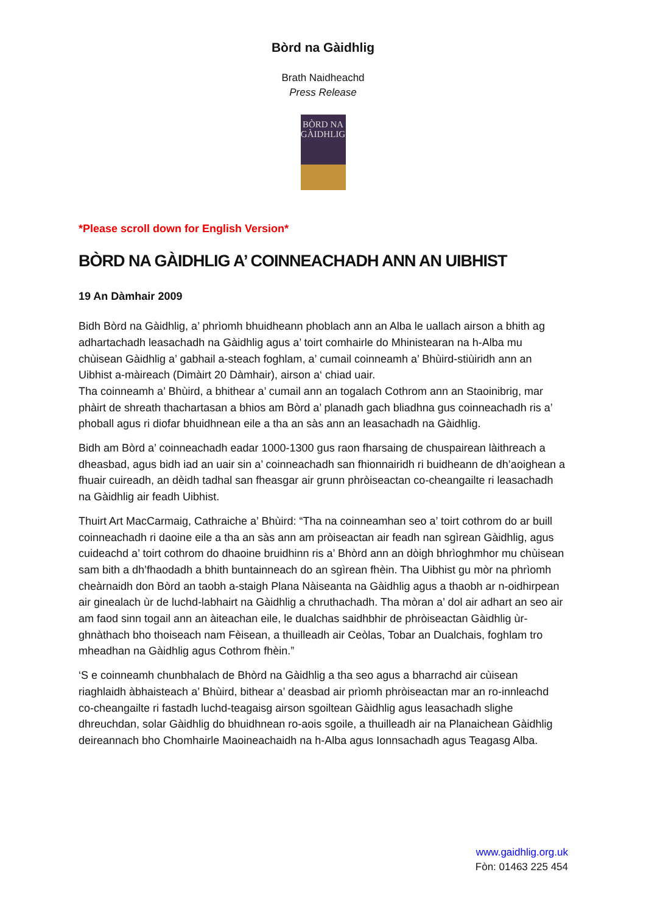Bòrd na Gàidhlig
Brath Naidheachd
Press Release
BÒRD NA
GÀIDHLIG
*Please scroll down for English Version*
BÒRD NA GÀIDHLIG A’ COINNEACHADH ANN AN UIBHIST
19 An Dàmhair 2009
Bidh Bòrd na Gàidhlig, a’ phrìomh bhuidheann phoblach ann an Alba le uallach airson a bhith ag adhartachadh leasachadh na Gàidhlig agus a’ toirt comhairle do Mhinistearan na h-Alba mu chùisean Gàidhlig a’ gabhail a-steach foghlam, a’ cumail coinneamh a’ Bhùird-stiùiridh ann an Uibhist a-màireach (Dimàirt 20 Dàmhair), airson a‘ chiad uair.
Tha coinneamh a’ Bhùird, a bhithear a’ cumail ann an togalach Cothrom ann an Staoinibrig, mar phàirt de shreath thachartasan a bhios am Bòrd a’ planadh gach bliadhna gus coinneachadh ris a’ phoball agus ri diofar bhuidhnean eile a tha an sàs ann an leasachadh na Gàidhlig.
Bidh am Bòrd a’ coinneachadh eadar 1000-1300 gus raon fharsaing de chuspairean làithreach a dheasbad, agus bidh iad an uair sin a’ coinneachadh san fhionnairidh ri buidheann de dh’aoighean a fhuair cuireadh, an dèidh tadhal san fheasgar air grunn phròiseactan co-cheangailte ri leasachadh na Gàidhlig air feadh Uibhist.
Thuirt Art MacCarmaig, Cathraiche a’ Bhùird: “Tha na coinneamhan seo a’ toirt cothrom do ar buill coinneachadh ri daoine eile a tha an sàs ann am pròiseactan air feadh nan sgìrean Gàidhlig, agus cuideachd a’ toirt cothrom do dhaoine bruidhinn ris a’ Bhòrd ann an dòigh bhrìoghmhor mu chùisean sam bith a dh’fhaodadh a bhith buntainneach do an sgìrean fhèin. Tha Uibhist gu mòr na phrìomh cheàrnaidh don Bòrd an taobh a-staigh Plana Nàiseanta na Gàidhlig agus a thaobh ar n-oidhirpean air ginealach ùr de luchd-labhairt na Gàidhlig a chruthachadh. Tha mòran a’ dol air adhart an seo air am faod sinn togail ann an àiteachan eile, le dualchas saidhbhir de phròiseactan Gàidhlig ùr-ghnàthach bho thoiseach nam Fèisean, a thuilleadh air Ceòlas, Tobar an Dualchais, foghlam tro mheadhan na Gàidhlig agus Cothrom fhèin.”
‘S e coinneamh chunbhalach de Bhòrd na Gàidhlig a tha seo agus a bharrachd air cùisean riaghlaidh àbhaisteach a’ Bhùird, bithear a’ deasbad air prìomh phròiseactan mar an ro-innleachd co-cheangailte ri fastadh luchd-teagaisg airson sgoiltean Gàidhlig agus leasachadh slighe dhreuchdan, solar Gàidhlig do bhuidhnean ro-aois sgoile, a thuilleadh air na Planaichean Gàidhlig deireannach bho Chomhairle Maoineachaidh na h-Alba agus Ionnsachadh agus Teagasg Alba.
www.gaidhlig.org.uk
Fòn: 01463 225 454